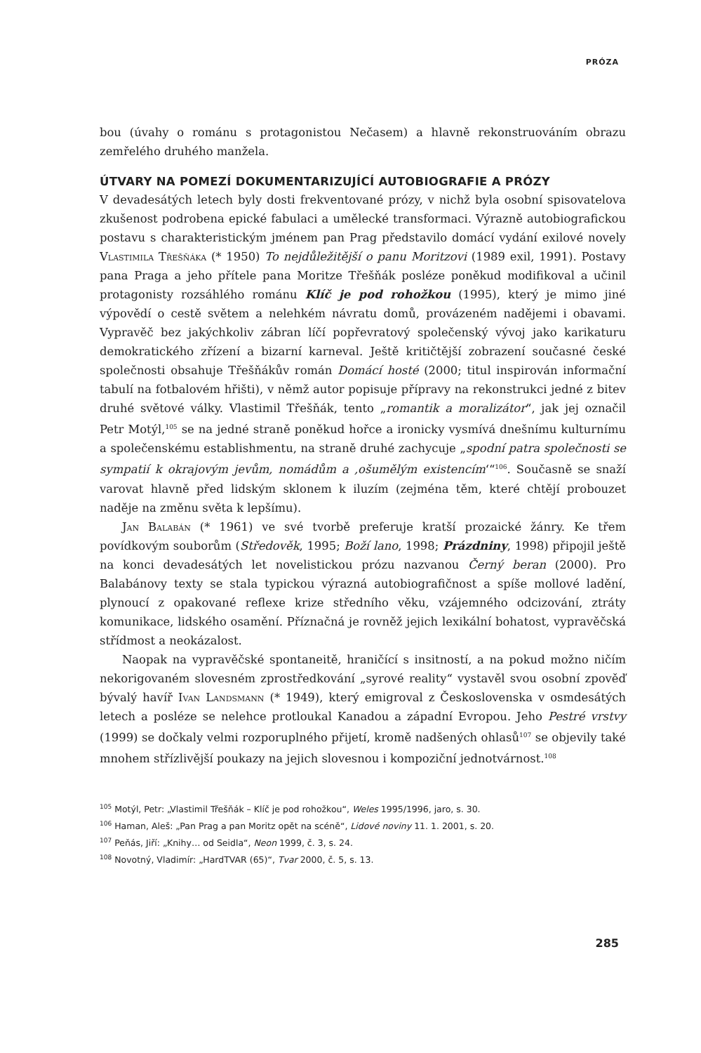PRÓZA
bou (úvahy o románu s protagonistou Nečasem) a hlavně rekonstruováním obrazu zemřelého druhého manžela.
ÚTVARY NA POMEZÍ DOKUMENTARIZUJÍCÍ AUTOBIOGRAFIE A PRÓZY
V devadesátých letech byly dosti frekventované prózy, v nichž byla osobní spisovatelova zkušenost podrobena epické fabulaci a umělecké transformaci. Výrazně autobiografickou postavu s charakteristickým jménem pan Prag představilo domácí vydání exilové novely Vlastimila Třešňáka (* 1950) To nejdůležitější o panu Moritzovi (1989 exil, 1991). Postavy pana Praga a jeho přítele pana Moritze Třešňák posléze poněkud modifikoval a učinil protagonisty rozsáhlého románu Klíč je pod rohožkou (1995), který je mimo jiné výpovědí o cestě světem a nelehkém návratu domů, provázeném nadějemi i obavami. Vypravěč bez jakýchkoliv zábran líčí popřevratový společenský vývoj jako karikaturu demokratického zřízení a bizarní karneval. Ještě kritičtější zobrazení současné české společnosti obsahuje Třešňákův román Domácí hosté (2000; titul inspirován informační tabulí na fotbalovém hřišti), v němž autor popisuje přípravy na rekonstrukci jedné z bitev druhé světové války. Vlastimil Třešňák, tento „romantik a moralizátor“, jak jej označil Petr Motýl,<sup>105</sup> se na jedné straně poněkud hořce a ironicky vysmívá dnešnímu kulturnímu a společenskému establishmentu, na straně druhé zachycuje „spodní patra společnosti se sympatií k okrajovým jevům, nomádům a ‚ošumělým existencím‘“<sup>106</sup>. Současně se snaží varovat hlavně před lidským sklonem k iluzím (zejména těm, které chtějí probouzet naděje na změnu světa k lepšímu).
Jan Balabán (* 1961) ve své tvorbě preferuje kratší prozaické žánry. Ke třem povídkovým souborům (Středověk, 1995; Boží lano, 1998; Prázdniny, 1998) připojil ještě na konci devadesátých let novelistickou prózu nazvanou Černý beran (2000). Pro Balabánovy texty se stala typickou výrazná autobiografičnost a spíše mollové ladění, plynoucí z opakované reflexe krize středního věku, vzájemného odcizování, ztráty komunikace, lidského osamění. Příznačná je rovněž jejich lexikální bohatost, vypravěčská střídmost a neokázalost.
Naopak na vypravěčské spontaneitě, hraničící s insitností, a na pokud možno ničím nekorigovaném slovesném zprostředkování „syrové reality“ vystavěl svou osobní zpověď bývalý havíř Ivan Landsmann (* 1949), který emigroval z Československa v osmdesátých letech a posléze se nelehce protloukal Kanadou a západní Evropou. Jeho Pestré vrstvy (1999) se dočkaly velmi rozporuplného přijetí, kromě nadšených ohlasů<sup>107</sup> se objevily také mnohem střízlivější poukazy na jejich slovesnou i kompoziční jednotvárnost.<sup>108</sup>
<sup>105</sup> Motýl, Petr: „Vlastimil Třešňák – Klíč je pod rohožkou“, Weles 1995/1996, jaro, s. 30.
<sup>106</sup> Haman, Aleš: „Pan Prag a pan Moritz opět na scéně“, Lidové noviny 11. 1. 2001, s. 20.
<sup>107</sup> Peňás, Jiří: „Knihy… od Seidla“, Neon 1999, č. 3, s. 24.
<sup>108</sup> Novotný, Vladimír: „HardTVAR (65)“, Tvar 2000, č. 5, s. 13.
285